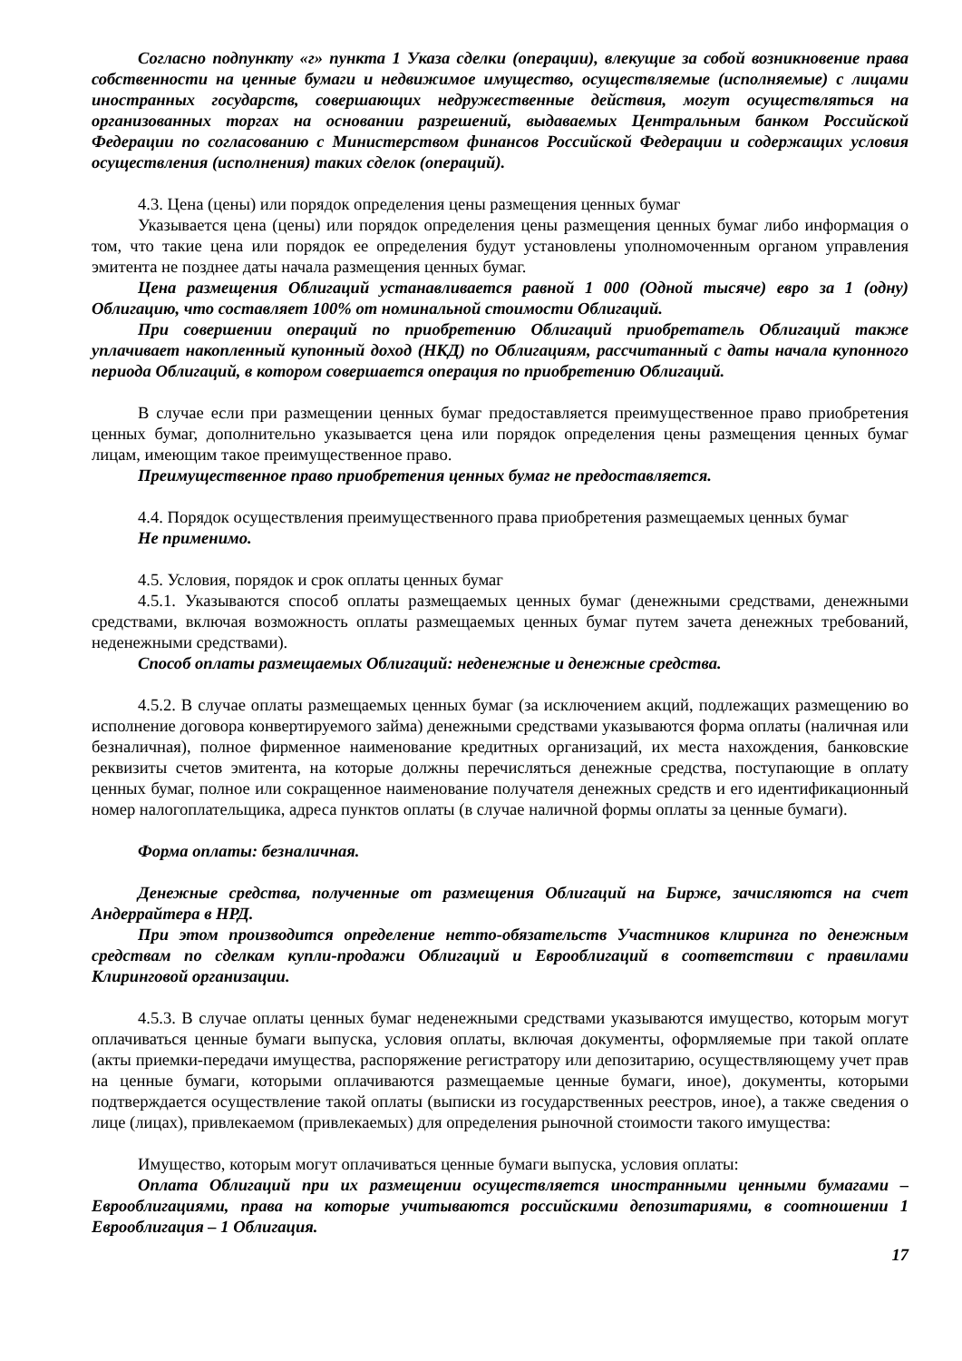Согласно подпункту «г» пункта 1 Указа сделки (операции), влекущие за собой возникновение права собственности на ценные бумаги и недвижимое имущество, осуществляемые (исполняемые) с лицами иностранных государств, совершающих недружественные действия, могут осуществляться на организованных торгах на основании разрешений, выдаваемых Центральным банком Российской Федерации по согласованию с Министерством финансов Российской Федерации и содержащих условия осуществления (исполнения) таких сделок (операций).
4.3. Цена (цены) или порядок определения цены размещения ценных бумаг
Указывается цена (цены) или порядок определения цены размещения ценных бумаг либо информация о том, что такие цена или порядок ее определения будут установлены уполномоченным органом управления эмитента не позднее даты начала размещения ценных бумаг.
Цена размещения Облигаций устанавливается равной 1 000 (Одной тысяче) евро за 1 (одну) Облигацию, что составляет 100% от номинальной стоимости Облигаций.
При совершении операций по приобретению Облигаций приобретатель Облигаций также уплачивает накопленный купонный доход (НКД) по Облигациям, рассчитанный с даты начала купонного периода Облигаций, в котором совершается операция по приобретению Облигаций.
В случае если при размещении ценных бумаг предоставляется преимущественное право приобретения ценных бумаг, дополнительно указывается цена или порядок определения цены размещения ценных бумаг лицам, имеющим такое преимущественное право.
Преимущественное право приобретения ценных бумаг не предоставляется.
4.4. Порядок осуществления преимущественного права приобретения размещаемых ценных бумаг
Не применимо.
4.5. Условия, порядок и срок оплаты ценных бумаг
4.5.1. Указываются способ оплаты размещаемых ценных бумаг (денежными средствами, денежными средствами, включая возможность оплаты размещаемых ценных бумаг путем зачета денежных требований, неденежными средствами).
Способ оплаты размещаемых Облигаций: неденежные и денежные средства.
4.5.2. В случае оплаты размещаемых ценных бумаг (за исключением акций, подлежащих размещению во исполнение договора конвертируемого займа) денежными средствами указываются форма оплаты (наличная или безналичная), полное фирменное наименование кредитных организаций, их места нахождения, банковские реквизиты счетов эмитента, на которые должны перечисляться денежные средства, поступающие в оплату ценных бумаг, полное или сокращенное наименование получателя денежных средств и его идентификационный номер налогоплательщика, адреса пунктов оплаты (в случае наличной формы оплаты за ценные бумаги).
Форма оплаты: безналичная.
Денежные средства, полученные от размещения Облигаций на Бирже, зачисляются на счет Андеррайтера в НРД.
При этом производится определение нетто-обязательств Участников клиринга по денежным средствам по сделкам купли-продажи Облигаций и Еврооблигаций в соответствии с правилами Клиринговой организации.
4.5.3. В случае оплаты ценных бумаг неденежными средствами указываются имущество, которым могут оплачиваться ценные бумаги выпуска, условия оплаты, включая документы, оформляемые при такой оплате (акты приемки-передачи имущества, распоряжение регистратору или депозитарию, осуществляющему учет прав на ценные бумаги, которыми оплачиваются размещаемые ценные бумаги, иное), документы, которыми подтверждается осуществление такой оплаты (выписки из государственных реестров, иное), а также сведения о лице (лицах), привлекаемом (привлекаемых) для определения рыночной стоимости такого имущества:
Имущество, которым могут оплачиваться ценные бумаги выпуска, условия оплаты:
Оплата Облигаций при их размещении осуществляется иностранными ценными бумагами – Еврооблигациями, права на которые учитываются российскими депозитариями, в соотношении 1 Еврооблигация – 1 Облигация.
17